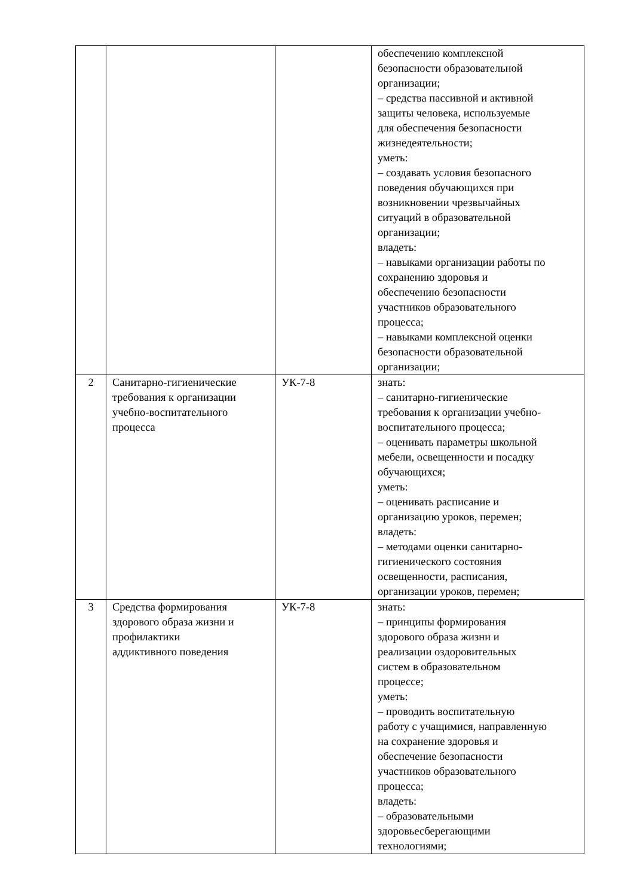| | | | обеспечению комплексной безопасности образовательной организации; – средства пассивной и активной защиты человека, используемые для обеспечения безопасности жизнедеятельности; уметь: – создавать условия безопасного поведения обучающихся при возникновении чрезвычайных ситуаций в образовательной организации; владеть: – навыками организации работы по сохранению здоровья и обеспечению безопасности участников образовательного процесса; – навыками комплексной оценки безопасности образовательной организации; |
| 2 | Санитарно-гигиенические требования к организации учебно-воспитательного процесса | УК-7-8 | знать: – санитарно-гигиенические требования к организации учебно- воспитательного процесса; – оценивать параметры школьной мебели, освещенности и посадку обучающихся; уметь: – оценивать расписание и организацию уроков, перемен; владеть: – методами оценки санитарно- гигиенического состояния освещенности, расписания, организации уроков, перемен; |
| 3 | Средства формирования здорового образа жизни и профилактики аддиктивного поведения | УК-7-8 | знать: – принципы формирования здорового образа жизни и реализации оздоровительных систем в образовательном процессе; уметь: – проводить воспитательную работу с учащимися, направленную на сохранение здоровья и обеспечение безопасности участников образовательного процесса; владеть: – образовательными здоровьесберегающими технологиями; |